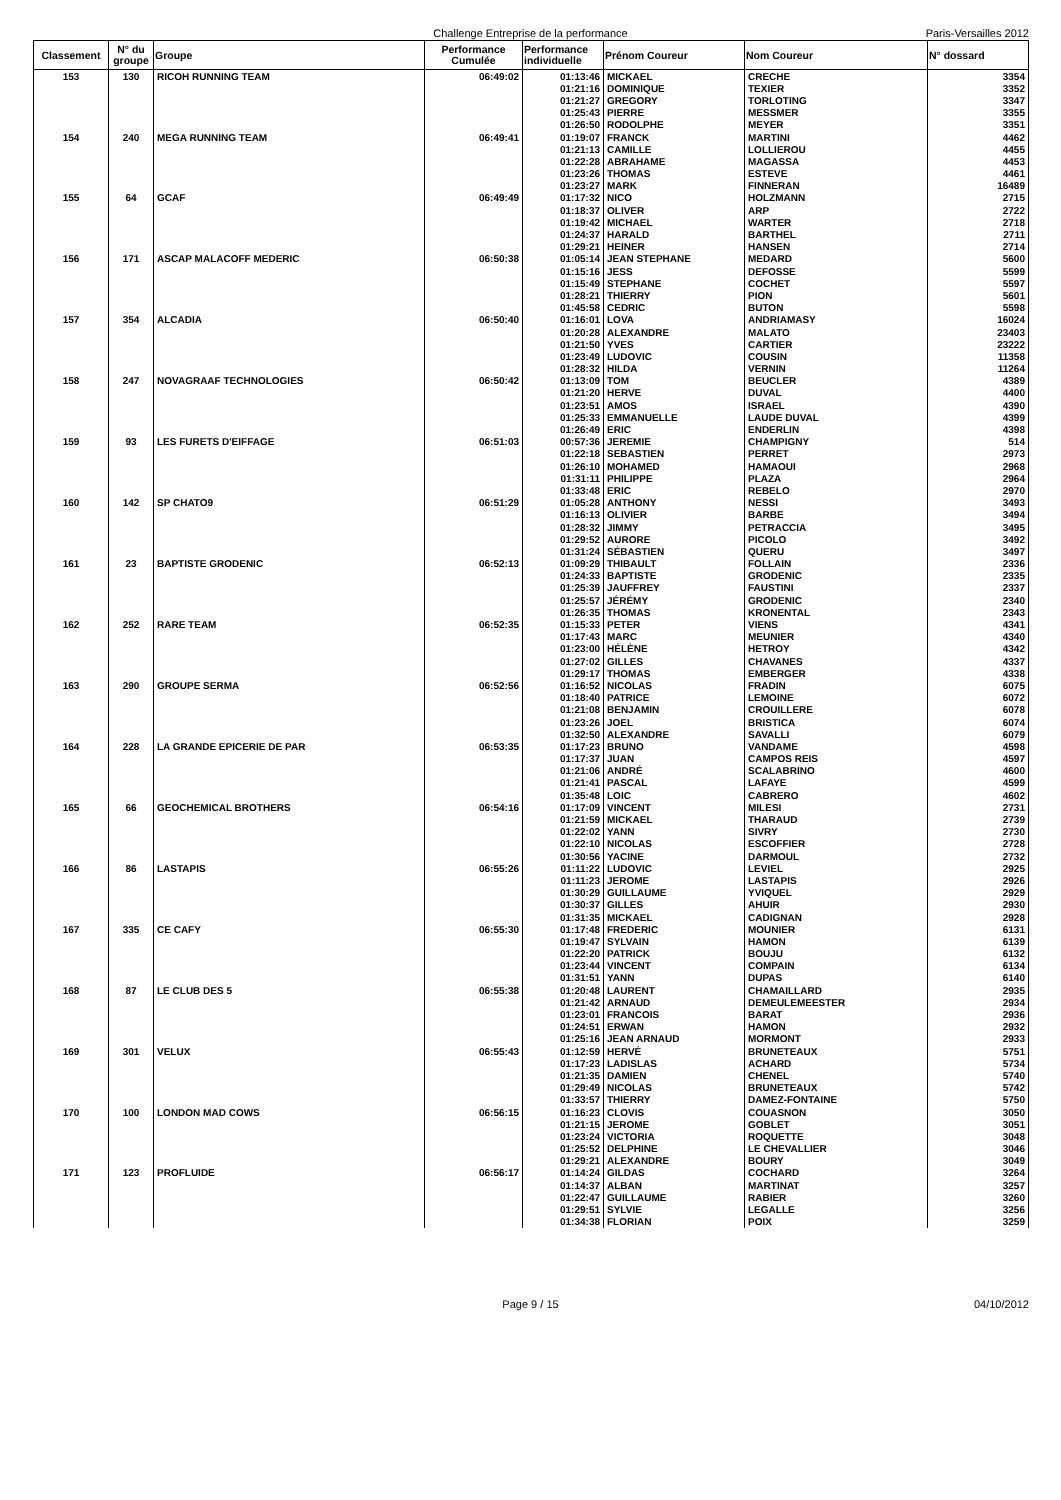Challenge Entreprise de la performance
Paris-Versailles 2012
| Classement | N° du groupe | Groupe | Performance Cumulée | Performance individuelle | Prénom Coureur | Nom Coureur | N° dossard |
| --- | --- | --- | --- | --- | --- | --- | --- |
| 153 | 130 | RICOH RUNNING TEAM | 06:49:02 | 01:13:46 | MICKAEL | CRECHE | 3354 |
| | | | | 01:21:16 | DOMINIQUE | TEXIER | 3352 |
| | | | | 01:21:27 | GREGORY | TORLOTING | 3347 |
| | | | | 01:25:43 | PIERRE | MESSMER | 3355 |
| | | | | 01:26:50 | RODOLPHE | MEYER | 3351 |
| 154 | 240 | MEGA RUNNING TEAM | 06:49:41 | 01:19:07 | FRANCK | MARTINI | 4462 |
| | | | | 01:21:13 | CAMILLE | LOLLIEROU | 4455 |
| | | | | 01:22:28 | ABRAHAME | MAGASSA | 4453 |
| | | | | 01:23:26 | THOMAS | ESTEVE | 4461 |
| | | | | 01:23:27 | MARK | FINNERAN | 16489 |
| 155 | 64 | GCAF | 06:49:49 | 01:17:32 | NICO | HOLZMANN | 2715 |
| | | | | 01:18:37 | OLIVER | ARP | 2722 |
| | | | | 01:19:42 | MICHAEL | WARTER | 2718 |
| | | | | 01:24:37 | HARALD | BARTHEL | 2711 |
| | | | | 01:29:21 | HEINER | HANSEN | 2714 |
| 156 | 171 | ASCAP MALACOFF MEDERIC | 06:50:38 | 01:05:14 | JEAN STEPHANE | MEDARD | 5600 |
| | | | | 01:15:16 | JESS | DEFOSSE | 5599 |
| | | | | 01:15:49 | STEPHANE | COCHET | 5597 |
| | | | | 01:28:21 | THIERRY | PION | 5601 |
| | | | | 01:45:58 | CEDRIC | BUTON | 5598 |
| 157 | 354 | ALCADIA | 06:50:40 | 01:16:01 | LOVA | ANDRIAMASY | 16024 |
| | | | | 01:20:28 | ALEXANDRE | MALATO | 23403 |
| | | | | 01:21:50 | YVES | CARTIER | 23222 |
| | | | | 01:23:49 | LUDOVIC | COUSIN | 11358 |
| | | | | 01:28:32 | HILDA | VERNIN | 11264 |
| 158 | 247 | NOVAGRAAF TECHNOLOGIES | 06:50:42 | 01:13:09 | TOM | BEUCLER | 4389 |
| | | | | 01:21:20 | HERVE | DUVAL | 4400 |
| | | | | 01:23:51 | AMOS | ISRAEL | 4390 |
| | | | | 01:25:33 | EMMANUELLE | LAUDE DUVAL | 4399 |
| | | | | 01:26:49 | ERIC | ENDERLIN | 4398 |
| 159 | 93 | LES FURETS D'EIFFAGE | 06:51:03 | 00:57:36 | JEREMIE | CHAMPIGNY | 514 |
| | | | | 01:22:18 | SEBASTIEN | PERRET | 2973 |
| | | | | 01:26:10 | MOHAMED | HAMAOUI | 2968 |
| | | | | 01:31:11 | PHILIPPE | PLAZA | 2964 |
| | | | | 01:33:48 | ERIC | REBELO | 2970 |
| 160 | 142 | SP CHATO9 | 06:51:29 | 01:05:28 | ANTHONY | NESSI | 3493 |
| | | | | 01:16:13 | OLIVIER | BARBE | 3494 |
| | | | | 01:28:32 | JIMMY | PETRACCIA | 3495 |
| | | | | 01:29:52 | AURORE | PICOLO | 3492 |
| | | | | 01:31:24 | SÉBASTIEN | QUERU | 3497 |
| 161 | 23 | BAPTISTE GRODENIC | 06:52:13 | 01:09:29 | THIBAULT | FOLLAIN | 2336 |
| | | | | 01:24:33 | BAPTISTE | GRODENIC | 2335 |
| | | | | 01:25:39 | JAUFFREY | FAUSTINI | 2337 |
| | | | | 01:25:57 | JÉRÉMY | GRODENIC | 2340 |
| | | | | 01:26:35 | THOMAS | KRONENTAL | 2343 |
| 162 | 252 | RARE TEAM | 06:52:35 | 01:15:33 | PETER | VIENS | 4341 |
| | | | | 01:17:43 | MARC | MEUNIER | 4340 |
| | | | | 01:23:00 | HÉLÈNE | HETROY | 4342 |
| | | | | 01:27:02 | GILLES | CHAVANES | 4337 |
| | | | | 01:29:17 | THOMAS | EMBERGER | 4338 |
| 163 | 290 | GROUPE SERMA | 06:52:56 | 01:16:52 | NICOLAS | FRADIN | 6075 |
| | | | | 01:18:40 | PATRICE | LEMOINE | 6072 |
| | | | | 01:21:08 | BENJAMIN | CROUILLERE | 6078 |
| | | | | 01:23:26 | JOEL | BRISTICA | 6074 |
| | | | | 01:32:50 | ALEXANDRE | SAVALLI | 6079 |
| 164 | 228 | LA GRANDE EPICERIE DE PAR | 06:53:35 | 01:17:23 | BRUNO | VANDAME | 4598 |
| | | | | 01:17:37 | JUAN | CAMPOS REIS | 4597 |
| | | | | 01:21:06 | ANDRÉ | SCALABRINO | 4600 |
| | | | | 01:21:41 | PASCAL | LAFAYE | 4599 |
| | | | | 01:35:48 | LOIC | CABRERO | 4602 |
| 165 | 66 | GEOCHEMICAL BROTHERS | 06:54:16 | 01:17:09 | VINCENT | MILESI | 2731 |
| | | | | 01:21:59 | MICKAEL | THARAUD | 2739 |
| | | | | 01:22:02 | YANN | SIVRY | 2730 |
| | | | | 01:22:10 | NICOLAS | ESCOFFIER | 2728 |
| | | | | 01:30:56 | YACINE | DARMOUL | 2732 |
| 166 | 86 | LASTAPIS | 06:55:26 | 01:11:22 | LUDOVIC | LEVIEL | 2925 |
| | | | | 01:11:23 | JEROME | LASTAPIS | 2926 |
| | | | | 01:30:29 | GUILLAUME | YVIQUEL | 2929 |
| | | | | 01:30:37 | GILLES | AHUIR | 2930 |
| | | | | 01:31:35 | MICKAEL | CADIGNAN | 2928 |
| 167 | 335 | CE CAFY | 06:55:30 | 01:17:48 | FREDERIC | MOUNIER | 6131 |
| | | | | 01:19:47 | SYLVAIN | HAMON | 6139 |
| | | | | 01:22:20 | PATRICK | BOUJU | 6132 |
| | | | | 01:23:44 | VINCENT | COMPAIN | 6134 |
| | | | | 01:31:51 | YANN | DUPAS | 6140 |
| 168 | 87 | LE CLUB DES 5 | 06:55:38 | 01:20:48 | LAURENT | CHAMAILLARD | 2935 |
| | | | | 01:21:42 | ARNAUD | DEMEULEMEESTER | 2934 |
| | | | | 01:23:01 | FRANCOIS | BARAT | 2936 |
| | | | | 01:24:51 | ERWAN | HAMON | 2932 |
| | | | | 01:25:16 | JEAN ARNAUD | MORMONT | 2933 |
| 169 | 301 | VELUX | 06:55:43 | 01:12:59 | HERVÉ | BRUNETEAUX | 5751 |
| | | | | 01:17:23 | LADISLAS | ACHARD | 5734 |
| | | | | 01:21:35 | DAMIEN | CHENEL | 5740 |
| | | | | 01:29:49 | NICOLAS | BRUNETEAUX | 5742 |
| | | | | 01:33:57 | THIERRY | DAMEZ-FONTAINE | 5750 |
| 170 | 100 | LONDON MAD COWS | 06:56:15 | 01:16:23 | CLOVIS | COUASNON | 3050 |
| | | | | 01:21:15 | JEROME | GOBLET | 3051 |
| | | | | 01:23:24 | VICTORIA | ROQUETTE | 3048 |
| | | | | 01:25:52 | DELPHINE | LE CHEVALLIER | 3046 |
| | | | | 01:29:21 | ALEXANDRE | BOURY | 3049 |
| 171 | 123 | PROFLUIDE | 06:56:17 | 01:14:24 | GILDAS | COCHARD | 3264 |
| | | | | 01:14:37 | ALBAN | MARTINAT | 3257 |
| | | | | 01:22:47 | GUILLAUME | RABIER | 3260 |
| | | | | 01:29:51 | SYLVIE | LEGALLE | 3256 |
| | | | | 01:34:38 | FLORIAN | POIX | 3259 |
Page 9 / 15 04/10/2012